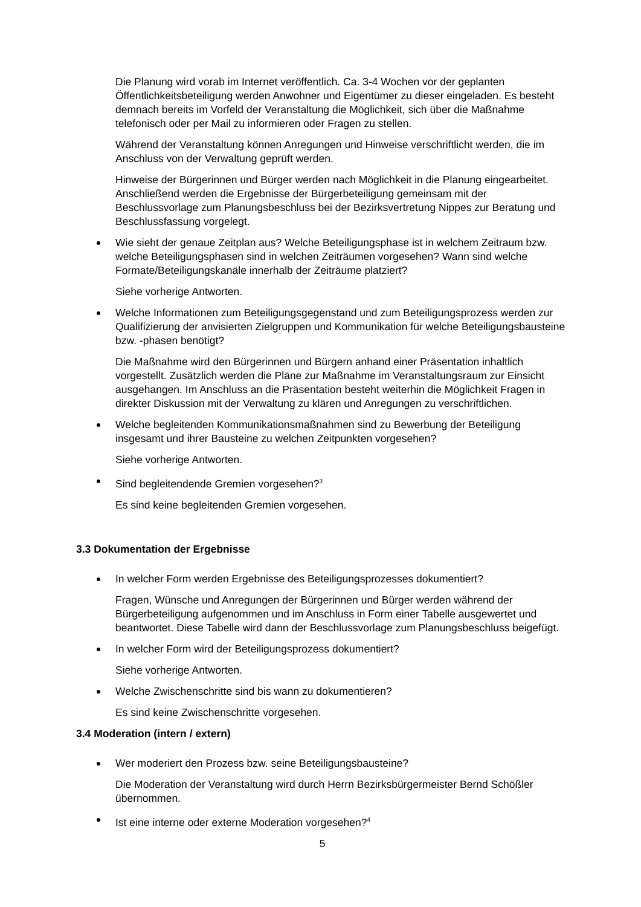Die Planung wird vorab im Internet veröffentlich. Ca. 3-4 Wochen vor der geplanten Öffentlichkeitsbeteiligung werden Anwohner und Eigentümer zu dieser eingeladen. Es besteht demnach bereits im Vorfeld der Veranstaltung die Möglichkeit, sich über die Maßnahme telefonisch oder per Mail zu informieren oder Fragen zu stellen.
Während der Veranstaltung können Anregungen und Hinweise verschriftlicht werden, die im Anschluss von der Verwaltung geprüft werden.
Hinweise der Bürgerinnen und Bürger werden nach Möglichkeit in die Planung eingearbeitet. Anschließend werden die Ergebnisse der Bürgerbeteiligung gemeinsam mit der Beschlussvorlage zum Planungsbeschluss bei der Bezirksvertretung Nippes zur Beratung und Beschlussfassung vorgelegt.
Wie sieht der genaue Zeitplan aus? Welche Beteiligungsphase ist in welchem Zeitraum bzw. welche Beteiligungsphasen sind in welchen Zeiträumen vorgesehen? Wann sind welche Formate/Beteiligungskanäle innerhalb der Zeiträume platziert?
Siehe vorherige Antworten.
Welche Informationen zum Beteiligungsgegenstand und zum Beteiligungsprozess werden zur Qualifizierung der anvisierten Zielgruppen und Kommunikation für welche Beteiligungsbausteine bzw. -phasen benötigt?
Die Maßnahme wird den Bürgerinnen und Bürgern anhand einer Präsentation inhaltlich vorgestellt. Zusätzlich werden die Pläne zur Maßnahme im Veranstaltungsraum zur Einsicht ausgehangen. Im Anschluss an die Präsentation besteht weiterhin die Möglichkeit Fragen in direkter Diskussion mit der Verwaltung zu klären und Anregungen zu verschriftlichen.
Welche begleitenden Kommunikationsmaßnahmen sind zu Bewerbung der Beteiligung insgesamt und ihrer Bausteine zu welchen Zeitpunkten vorgesehen?
Siehe vorherige Antworten.
Sind begleitendende Gremien vorgesehen?<sup>3</sup>
Es sind keine begleitenden Gremien vorgesehen.
3.3 Dokumentation der Ergebnisse
In welcher Form werden Ergebnisse des Beteiligungsprozesses dokumentiert?
Fragen, Wünsche und Anregungen der Bürgerinnen und Bürger werden während der Bürgerbeteiligung aufgenommen und im Anschluss in Form einer Tabelle ausgewertet und beantwortet. Diese Tabelle wird dann der Beschlussvorlage zum Planungsbeschluss beigefügt.
In welcher Form wird der Beteiligungsprozess dokumentiert?
Siehe vorherige Antworten.
Welche Zwischenschritte sind bis wann zu dokumentieren?
Es sind keine Zwischenschritte vorgesehen.
3.4 Moderation (intern / extern)
Wer moderiert den Prozess bzw. seine Beteiligungsbausteine?
Die Moderation der Veranstaltung wird durch Herrn Bezirksbürgermeister Bernd Schößler übernommen.
Ist eine interne oder externe Moderation vorgesehen?<sup>4</sup>
5